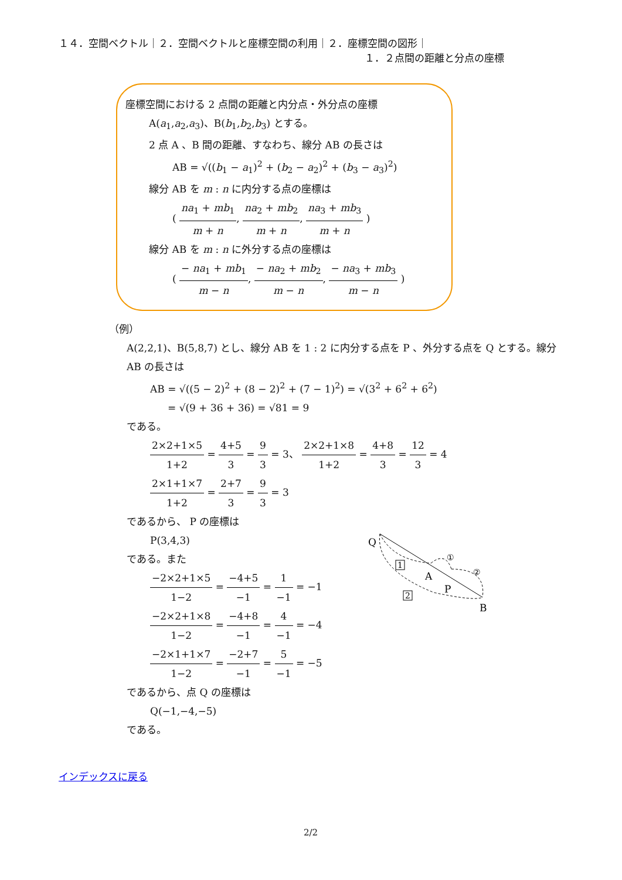１４．空間ベクトル｜２．空間ベクトルと座標空間の利用｜２．座標空間の図形｜
１．２点間の距離と分点の座標
座標空間における 2 点間の距離と内分点・外分点の座標
A(a<sub>1</sub>,a<sub>2</sub>,a<sub>3</sub>)、B(b<sub>1</sub>,b<sub>2</sub>,b<sub>3</sub>) とする。
2 点 A 、B 間の距離、すなわち、線分 AB の長さは
AB = √((b<sub>1</sub> − a<sub>1</sub>)<sup>2</sup> + (b<sub>2</sub> − a<sub>2</sub>)<sup>2</sup> + (b<sub>3</sub> − a<sub>3</sub>)<sup>2</sup>)
線分 AB を m : n に内分する点の座標は
( na<sub>1</sub> + mb<sub>1</sub> m + n, na<sub>2</sub> + mb<sub>2</sub> m + n, na<sub>3</sub> + mb<sub>3</sub> m + n )
線分 AB を m : n に外分する点の座標は
( − na<sub>1</sub> + mb<sub>1</sub> m − n, − na<sub>2</sub> + mb<sub>2</sub> m − n, − na<sub>3</sub> + mb<sub>3</sub> m − n )
（例）
A(2,2,1)、B(5,8,7) とし、線分 AB を 1 : 2 に内分する点を P 、外分する点を Q とする。線分 AB の長さは
AB = √((5 − 2)<sup>2</sup> + (8 − 2)<sup>2</sup> + (7 − 1)<sup>2</sup>) = √(3<sup>2</sup> + 6<sup>2</sup> + 6<sup>2</sup>)
= √(9 + 36 + 36) = √81 = 9
である。
2×2+1×5 1+2 = 4+5 3 = 9 3 = 3、 2×2+1×8 1+2 = 4+8 3 = 12 3 = 4
2×1+1×7 1+2 = 2+7 3 = 9 3 = 3
であるから、 P の座標は
P(3,4,3)
である。また
−2×2+1×5 1−2 = −4+5 −1 = 1 −1 = −1
−2×2+1×8 1−2 = −4+8 −1 = 4 −1 = −4
−2×1+1×7 1−2 = −2+7 −1 = 5 −1 = −5
であるから、点 Q の座標は
Q(−1,−4,−5)
である。
Q
A
P
B
①
②
1
2
インデックスに戻る
2/2